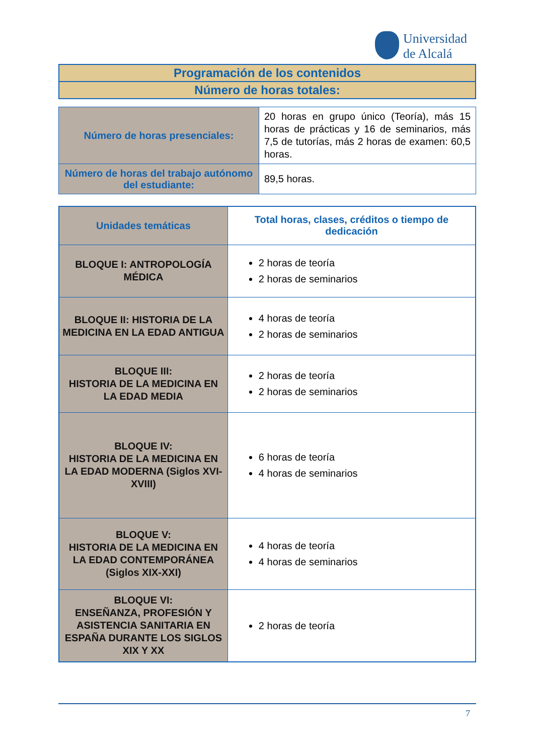Universidad
de Alcalá
| Programación de los contenidos |
| Número de horas totales: |
| Número de horas presenciales: | 20 horas en grupo único (Teoría), más 15 horas de prácticas y 16 de seminarios, más 7,5 de tutorías, más 2 horas de examen: 60,5 horas. |
| Número de horas del trabajo autónomo del estudiante: | 89,5 horas. |
| Unidades temáticas | Total horas, clases, créditos o tiempo de dedicación |
| --- | --- |
| BLOQUE I: ANTROPOLOGÍA MÉDICA | 2 horas de teoría 2 horas de seminarios |
| BLOQUE II: HISTORIA DE LA MEDICINA EN LA EDAD ANTIGUA | 4 horas de teoría 2 horas de seminarios |
| BLOQUE III: HISTORIA DE LA MEDICINA EN LA EDAD MEDIA | 2 horas de teoría 2 horas de seminarios |
| BLOQUE IV: HISTORIA DE LA MEDICINA EN LA EDAD MODERNA (Siglos XVI-XVIII) | 6 horas de teoría 4 horas de seminarios |
| BLOQUE V: HISTORIA DE LA MEDICINA EN LA EDAD CONTEMPORÁNEA (Siglos XIX-XXI) | 4 horas de teoría 4 horas de seminarios |
| BLOQUE VI: ENSEÑANZA, PROFESIÓN Y ASISTENCIA SANITARIA EN ESPAÑA DURANTE LOS SIGLOS XIX Y XX | 2 horas de teoría |
7